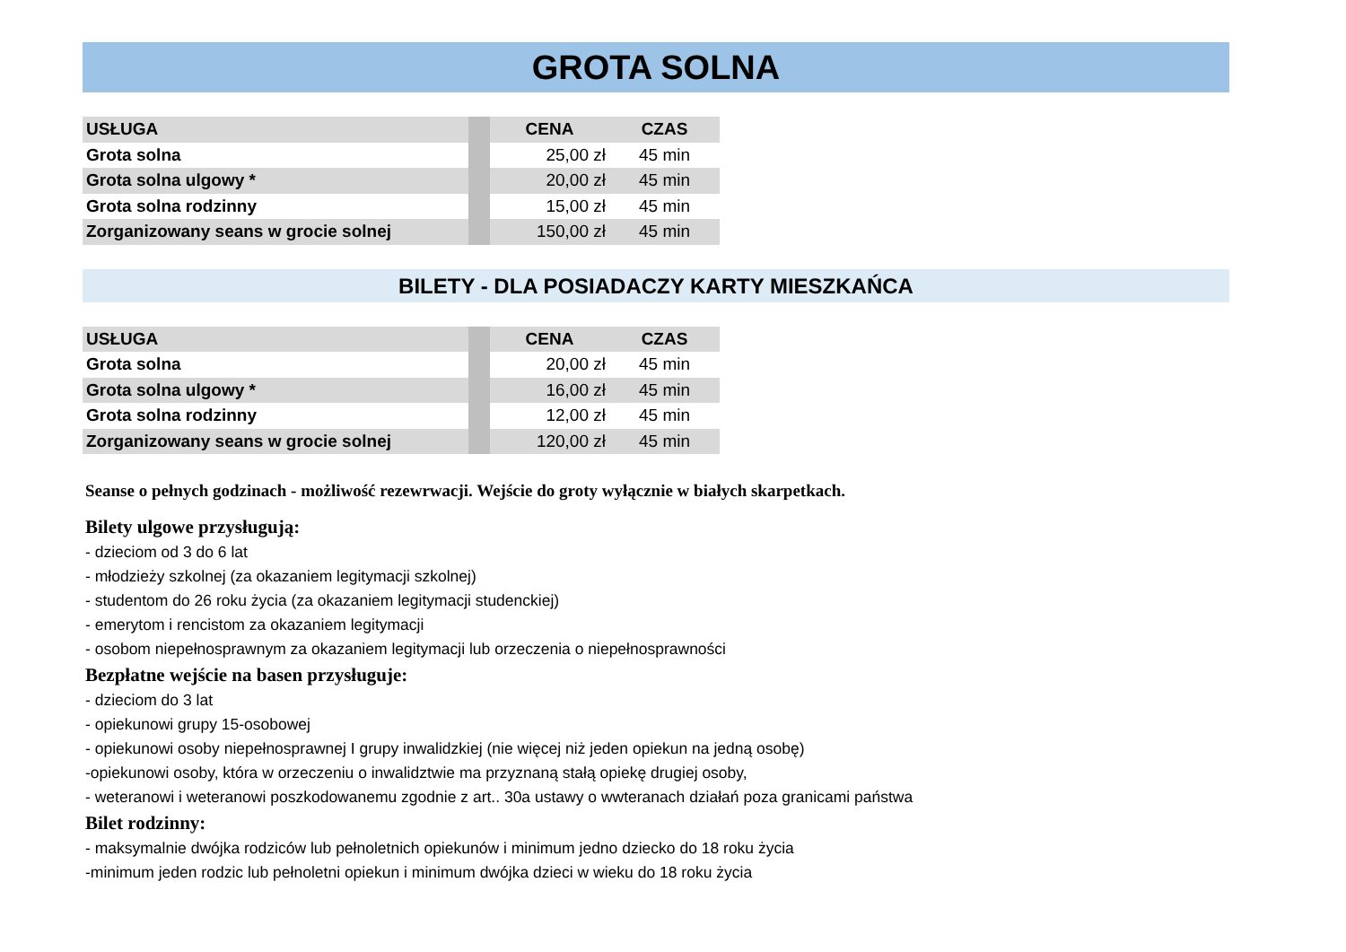GROTA SOLNA
| USŁUGA | | CENA | CZAS |
| Grota solna | | 25,00 zł | 45 min |
| Grota solna ulgowy * | | 20,00 zł | 45 min |
| Grota solna rodzinny | | 15,00 zł | 45 min |
| Zorganizowany seans w grocie solnej | | 150,00 zł | 45 min |
BILETY - DLA POSIADACZY KARTY MIESZKAŃCA
| USŁUGA | | CENA | CZAS |
| Grota solna | | 20,00 zł | 45 min |
| Grota solna ulgowy * | | 16,00 zł | 45 min |
| Grota solna rodzinny | | 12,00 zł | 45 min |
| Zorganizowany seans w grocie solnej | | 120,00 zł | 45 min |
Seanse o pełnych godzinach - możliwość rezewrwacji. Wejście do groty wyłącznie w białych skarpetkach.
Bilety ulgowe przysługują:
- dzieciom od 3 do 6 lat
- młodzieży szkolnej (za okazaniem legitymacji szkolnej)
- studentom do 26 roku życia (za okazaniem legitymacji studenckiej)
- emerytom i rencistom za okazaniem legitymacji
- osobom niepełnosprawnym za okazaniem legitymacji lub orzeczenia o niepełnosprawności
Bezpłatne wejście na basen przysługuje:
- dzieciom do 3 lat
- opiekunowi grupy 15-osobowej
- opiekunowi osoby niepełnosprawnej I grupy inwalidzkiej (nie więcej niż jeden opiekun na jedną osobę)
-opiekunowi osoby, która w orzeczeniu o inwalidztwie ma przyznaną stałą opiekę drugiej osoby,
- weteranowi i weteranowi poszkodowanemu zgodnie z art.. 30a ustawy o wwteranach działań poza granicami państwa
Bilet rodzinny:
- maksymalnie dwójka rodziców lub pełnoletnich opiekunów i minimum jedno dziecko do 18 roku życia
-minimum jeden rodzic lub pełnoletni opiekun i minimum dwójka dzieci w wieku do 18 roku życia